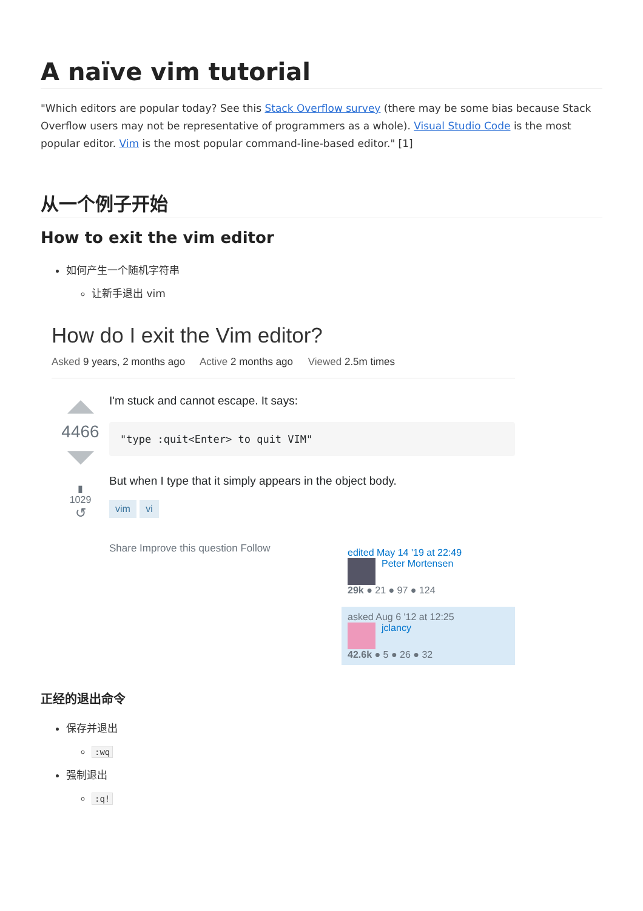A naïve vim tutorial
"Which editors are popular today? See this Stack Overflow survey (there may be some bias because Stack Overflow users may not be representative of programmers as a whole). Visual Studio Code is the most popular editor. Vim is the most popular command-line-based editor." [1]
从一个例子开始
How to exit the vim editor
如何产生一个随机字符串
让新手退出 vim
How do I exit the Vim editor?
Asked 9 years, 2 months ago Active 2 months ago Viewed 2.5m times
4466
▮
1029
↺
I'm stuck and cannot escape. It says:
"type :quit<Enter> to quit VIM"
But when I type that it simply appears in the object body.
vim vi
Share Improve this question Follow
edited May 14 '19 at 22:49
Peter Mortensen
29k ● 21 ● 97 ● 124
asked Aug 6 '12 at 12:25
jclancy
42.6k ● 5 ● 26 ● 32
正经的退出命令
保存并退出
:wq
强制退出
:q!